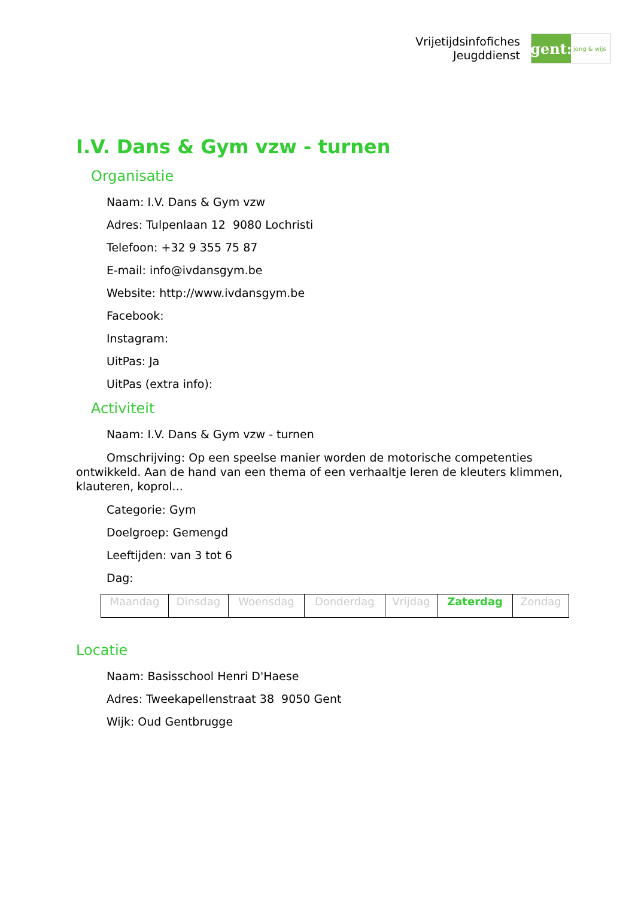Vrijetijdsinfofiches
Jeugddienst
gent:
jong & wijs
I.V. Dans & Gym vzw - turnen
Organisatie
Naam: I.V. Dans & Gym vzw
Adres: Tulpenlaan 12 9080 Lochristi
Telefoon: +32 9 355 75 87
E-mail: info@ivdansgym.be
Website: http://www.ivdansgym.be
Facebook:
Instagram:
UitPas: Ja
UitPas (extra info):
Activiteit
Naam: I.V. Dans & Gym vzw - turnen
Omschrijving: Op een speelse manier worden de motorische competenties ontwikkeld. Aan de hand van een thema of een verhaaltje leren de kleuters klimmen, klauteren, koprol...
Categorie: Gym
Doelgroep: Gemengd
Leeftijden: van 3 tot 6
Dag:
| Maandag | Dinsdag | Woensdag | Donderdag | Vrijdag | Zaterdag | Zondag |
Locatie
Naam: Basisschool Henri D'Haese
Adres: Tweekapellenstraat 38 9050 Gent
Wijk: Oud Gentbrugge